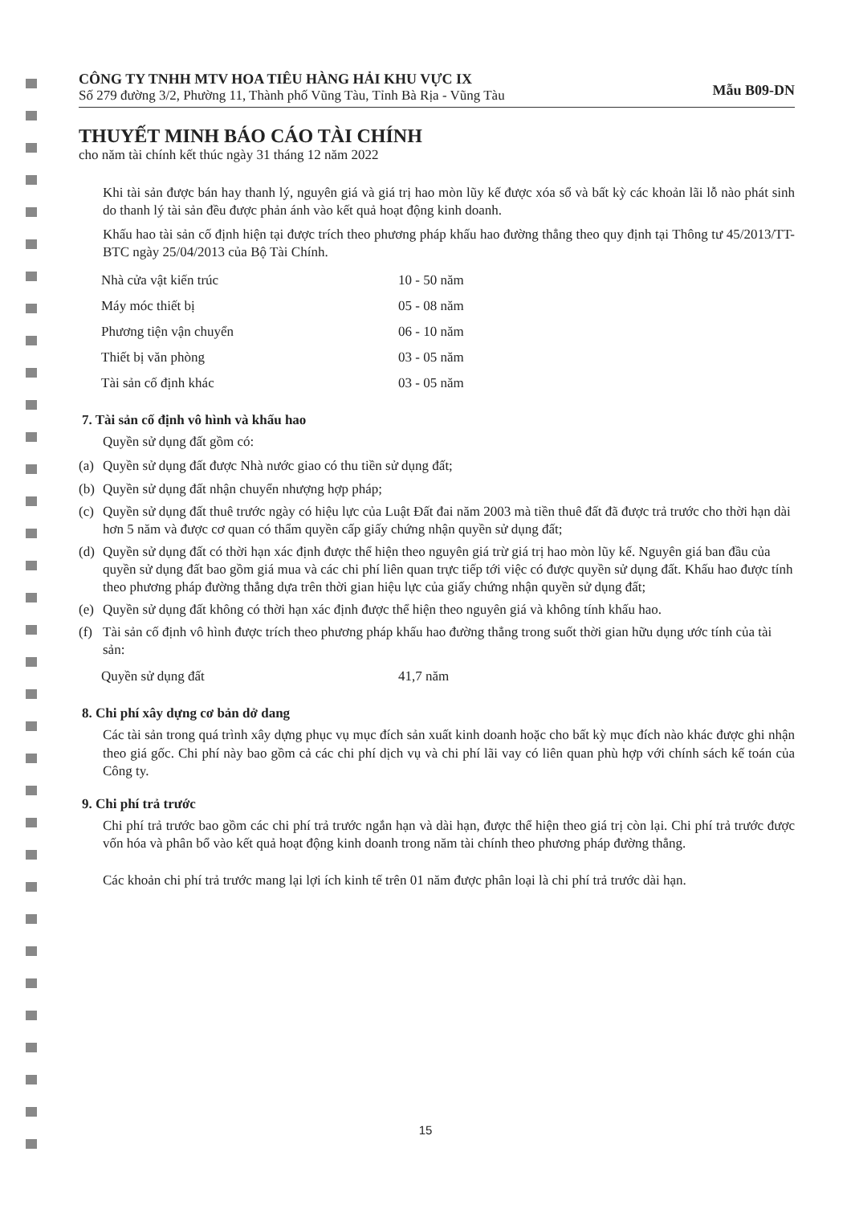CÔNG TY TNHH MTV HOA TIÊU HÀNG HẢI KHU VỰC IX
Số 279 đường 3/2, Phường 11, Thành phố Vũng Tàu, Tỉnh Bà Rịa - Vũng Tàu
Mẫu B09-DN
THUYẾT MINH BÁO CÁO TÀI CHÍNH
cho năm tài chính kết thúc ngày 31 tháng 12 năm 2022
Khi tài sản được bán hay thanh lý, nguyên giá và giá trị hao mòn lũy kế được xóa sổ và bất kỳ các khoản lãi lỗ nào phát sinh do thanh lý tài sản đều được phản ánh vào kết quả hoạt động kinh doanh.
Khấu hao tài sản cố định hiện tại được trích theo phương pháp khấu hao đường thẳng theo quy định tại Thông tư 45/2013/TT-BTC ngày 25/04/2013 của Bộ Tài Chính.
| Nhà cửa vật kiến trúc | 10 - 50 năm |
| Máy móc thiết bị | 05 - 08 năm |
| Phương tiện vận chuyển | 06 - 10 năm |
| Thiết bị văn phòng | 03 - 05 năm |
| Tài sản cố định khác | 03 - 05 năm |
7. Tài sản cố định vô hình và khấu hao
Quyền sử dụng đất gồm có:
(a)
Quyền sử dụng đất được Nhà nước giao có thu tiền sử dụng đất;
(b)
Quyền sử dụng đất nhận chuyển nhượng hợp pháp;
(c)
Quyền sử dụng đất thuê trước ngày có hiệu lực của Luật Đất đai năm 2003 mà tiền thuê đất đã được trả trước cho thời hạn dài hơn 5 năm và được cơ quan có thẩm quyền cấp giấy chứng nhận quyền sử dụng đất;
(d)
Quyền sử dụng đất có thời hạn xác định được thể hiện theo nguyên giá trừ giá trị hao mòn lũy kế. Nguyên giá ban đầu của quyền sử dụng đất bao gồm giá mua và các chi phí liên quan trực tiếp tới việc có được quyền sử dụng đất. Khấu hao được tính theo phương pháp đường thẳng dựa trên thời gian hiệu lực của giấy chứng nhận quyền sử dụng đất;
(e)
Quyền sử dụng đất không có thời hạn xác định được thể hiện theo nguyên giá và không tính khấu hao.
(f)
Tài sản cố định vô hình được trích theo phương pháp khấu hao đường thẳng trong suốt thời gian hữu dụng ước tính của tài sản:
| Quyền sử dụng đất | 41,7 năm |
8. Chi phí xây dựng cơ bản dở dang
Các tài sản trong quá trình xây dựng phục vụ mục đích sản xuất kinh doanh hoặc cho bất kỳ mục đích nào khác được ghi nhận theo giá gốc. Chi phí này bao gồm cả các chi phí dịch vụ và chi phí lãi vay có liên quan phù hợp với chính sách kế toán của Công ty.
9. Chi phí trả trước
Chi phí trả trước bao gồm các chi phí trả trước ngắn hạn và dài hạn, được thể hiện theo giá trị còn lại. Chi phí trả trước được vốn hóa và phân bổ vào kết quả hoạt động kinh doanh trong năm tài chính theo phương pháp đường thẳng.
Các khoản chi phí trả trước mang lại lợi ích kinh tế trên 01 năm được phân loại là chi phí trả trước dài hạn.
15